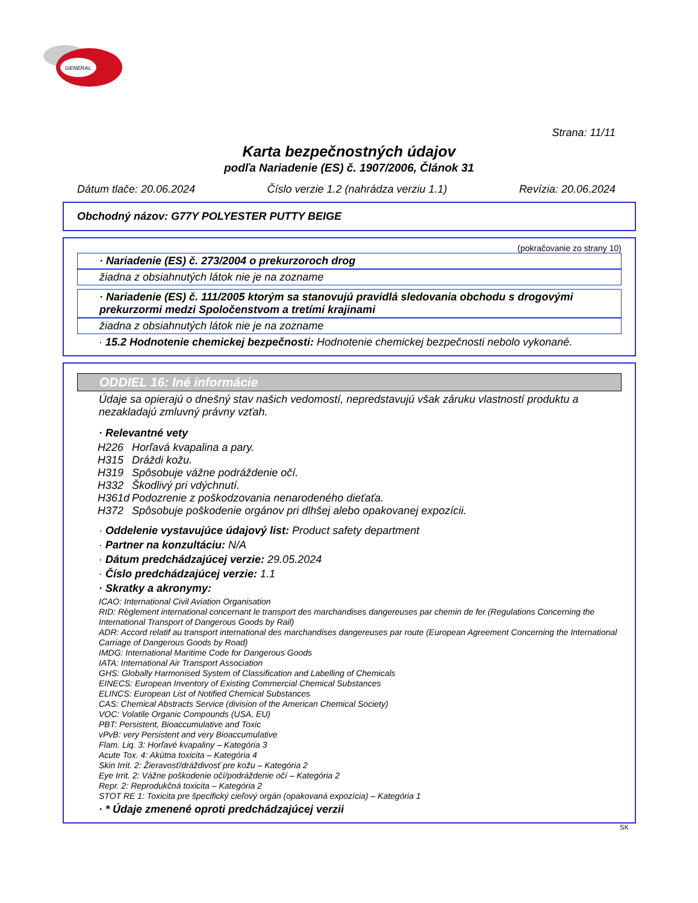GENERAL
Strana: 11/11
Karta bezpečnostných údajov
podľa Nariadenie (ES) č. 1907/2006, Článok 31
Dátum tlače: 20.06.2024 Číslo verzie 1.2 (nahrádza verziu 1.1) Revízia: 20.06.2024
Obchodný názov: G77Y POLYESTER PUTTY BEIGE
(pokračovanie zo strany 10)
· Nariadenie (ES) č. 273/2004 o prekurzoroch drog
žiadna z obsiahnutých látok nie je na zozname
· Nariadenie (ES) č. 111/2005 ktorým sa stanovujú pravidlá sledovania obchodu s drogovými prekurzormi medzi Spoločenstvom a tretími krajinami
žiadna z obsiahnutých látok nie je na zozname
· 15.2 Hodnotenie chemickej bezpečnosti: Hodnotenie chemickej bezpečnosti nebolo vykonané.
ODDIEL 16: Iné informácie
Údaje sa opierajú o dnešný stav našich vedomostí, nepredstavujú však záruku vlastností produktu a nezakladajú zmluvný právny vzťah.
· Relevantné vety
| H226 | Horľavá kvapalina a pary. |
| H315 | Dráždi kožu. |
| H319 | Spôsobuje vážne podráždenie očí. |
| H332 | Škodlivý pri vdýchnutí. |
| H361d | Podozrenie z poškodzovania nenarodeného dieťaťa. |
| H372 | Spôsobuje poškodenie orgánov pri dlhšej alebo opakovanej expozícii. |
· Oddelenie vystavujúce údajový list: Product safety department
· Partner na konzultáciu: N/A
· Dátum predchádzajúcej verzie: 29.05.2024
· Číslo predchádzajúcej verzie: 1.1
· Skratky a akronymy:
ICAO: International Civil Aviation Organisation
RID: Règlement international concernant le transport des marchandises dangereuses par chemin de fer (Regulations Concerning the International Transport of Dangerous Goods by Rail)
ADR: Accord relatif au transport international des marchandises dangereuses par route (European Agreement Concerning the International Carriage of Dangerous Goods by Road)
IMDG: International Maritime Code for Dangerous Goods
IATA: International Air Transport Association
GHS: Globally Harmonised System of Classification and Labelling of Chemicals
EINECS: European Inventory of Existing Commercial Chemical Substances
ELINCS: European List of Notified Chemical Substances
CAS: Chemical Abstracts Service (division of the American Chemical Society)
VOC: Volatile Organic Compounds (USA, EU)
PBT: Persistent, Bioaccumulative and Toxic
vPvB: very Persistent and very Bioaccumulative
Flam. Liq. 3: Horľavé kvapaliny – Kategória 3
Acute Tox. 4: Akútna toxicita – Kategória 4
Skin Irrit. 2: Žieravosť/dráždivosť pre kožu – Kategória 2
Eye Irrit. 2: Vážne poškodenie očí/podráždenie očí – Kategória 2
Repr. 2: Reprodukčná toxicita – Kategória 2
STOT RE 1: Toxicita pre špecifický cieľový orgán (opakovaná expozícia) – Kategória 1
· * Údaje zmenené oproti predchádzajúcej verzii
SK